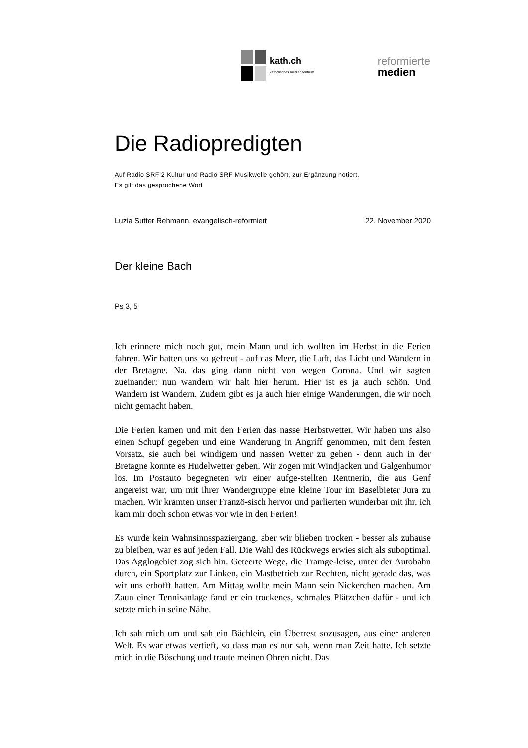kath.ch
katholisches medienzentrum
reformierte
medien
Die Radiopredigten
Auf Radio SRF 2 Kultur und Radio SRF Musikwelle gehört, zur Ergänzung notiert.
Es gilt das gesprochene Wort
Luzia Sutter Rehmann, evangelisch-reformiert 22. November 2020
Der kleine Bach
Ps 3, 5
Ich erinnere mich noch gut, mein Mann und ich wollten im Herbst in die Ferien fahren. Wir hatten uns so gefreut - auf das Meer, die Luft, das Licht und Wandern in der Bretagne. Na, das ging dann nicht von wegen Corona. Und wir sagten zueinander: nun wandern wir halt hier herum. Hier ist es ja auch schön. Und Wandern ist Wandern. Zudem gibt es ja auch hier einige Wanderungen, die wir noch nicht gemacht haben.
Die Ferien kamen und mit den Ferien das nasse Herbstwetter. Wir haben uns also einen Schupf gegeben und eine Wanderung in Angriff genommen, mit dem festen Vorsatz, sie auch bei windigem und nassen Wetter zu gehen - denn auch in der Bretagne konnte es Hudelwetter geben. Wir zogen mit Windjacken und Galgenhumor los. Im Postauto begegneten wir einer aufge-stellten Rentnerin, die aus Genf angereist war, um mit ihrer Wandergruppe eine kleine Tour im Baselbieter Jura zu machen. Wir kramten unser Franzö-sisch hervor und parlierten wunderbar mit ihr, ich kam mir doch schon etwas vor wie in den Ferien!
Es wurde kein Wahnsinnsspaziergang, aber wir blieben trocken - besser als zuhause zu bleiben, war es auf jeden Fall. Die Wahl des Rückwegs erwies sich als suboptimal. Das Agglogebiet zog sich hin. Geteerte Wege, die Tramge-leise, unter der Autobahn durch, ein Sportplatz zur Linken, ein Mastbetrieb zur Rechten, nicht gerade das, was wir uns erhofft hatten. Am Mittag wollte mein Mann sein Nickerchen machen. Am Zaun einer Tennisanlage fand er ein trockenes, schmales Plätzchen dafür - und ich setzte mich in seine Nähe.
Ich sah mich um und sah ein Bächlein, ein Überrest sozusagen, aus einer anderen Welt. Es war etwas vertieft, so dass man es nur sah, wenn man Zeit hatte. Ich setzte mich in die Böschung und traute meinen Ohren nicht. Das